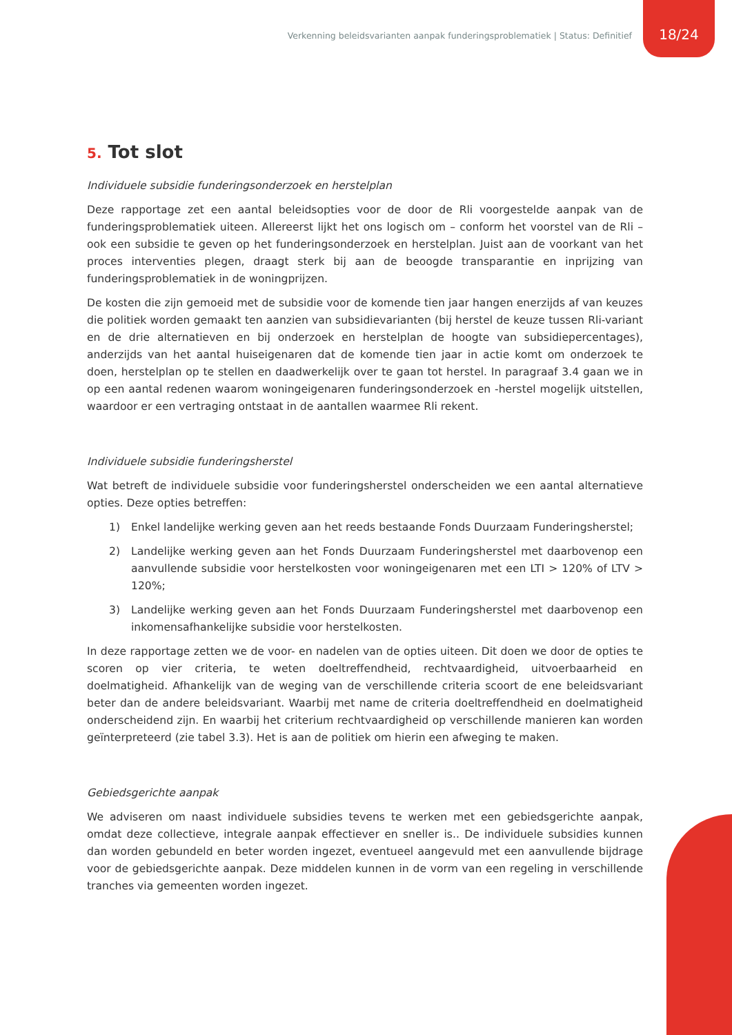Verkenning beleidsvarianten aanpak funderingsproblematiek | Status: Definitief
18/24
5. Tot slot
Individuele subsidie funderingsonderzoek en herstelplan
Deze rapportage zet een aantal beleidsopties voor de door de Rli voorgestelde aanpak van de funderingsproblematiek uiteen. Allereerst lijkt het ons logisch om – conform het voorstel van de Rli – ook een subsidie te geven op het funderingsonderzoek en herstelplan. Juist aan de voorkant van het proces interventies plegen, draagt sterk bij aan de beoogde transparantie en inprijzing van funderingsproblematiek in de woningprijzen.
De kosten die zijn gemoeid met de subsidie voor de komende tien jaar hangen enerzijds af van keuzes die politiek worden gemaakt ten aanzien van subsidievarianten (bij herstel de keuze tussen Rli-variant en de drie alternatieven en bij onderzoek en herstelplan de hoogte van subsidiepercentages), anderzijds van het aantal huiseigenaren dat de komende tien jaar in actie komt om onderzoek te doen, herstelplan op te stellen en daadwerkelijk over te gaan tot herstel. In paragraaf 3.4 gaan we in op een aantal redenen waarom woningeigenaren funderingsonderzoek en -herstel mogelijk uitstellen, waardoor er een vertraging ontstaat in de aantallen waarmee Rli rekent.
Individuele subsidie funderingsherstel
Wat betreft de individuele subsidie voor funderingsherstel onderscheiden we een aantal alternatieve opties. Deze opties betreffen:
1) Enkel landelijke werking geven aan het reeds bestaande Fonds Duurzaam Funderingsherstel;
2) Landelijke werking geven aan het Fonds Duurzaam Funderingsherstel met daarbovenop een aanvullende subsidie voor herstelkosten voor woningeigenaren met een LTI > 120% of LTV > 120%;
3) Landelijke werking geven aan het Fonds Duurzaam Funderingsherstel met daarbovenop een inkomensafhankelijke subsidie voor herstelkosten.
In deze rapportage zetten we de voor- en nadelen van de opties uiteen. Dit doen we door de opties te scoren op vier criteria, te weten doeltreffendheid, rechtvaardigheid, uitvoerbaarheid en doelmatigheid. Afhankelijk van de weging van de verschillende criteria scoort de ene beleidsvariant beter dan de andere beleidsvariant. Waarbij met name de criteria doeltreffendheid en doelmatigheid onderscheidend zijn. En waarbij het criterium rechtvaardigheid op verschillende manieren kan worden geïnterpreteerd (zie tabel 3.3). Het is aan de politiek om hierin een afweging te maken.
Gebiedsgerichte aanpak
We adviseren om naast individuele subsidies tevens te werken met een gebiedsgerichte aanpak, omdat deze collectieve, integrale aanpak effectiever en sneller is.. De individuele subsidies kunnen dan worden gebundeld en beter worden ingezet, eventueel aangevuld met een aanvullende bijdrage voor de gebiedsgerichte aanpak. Deze middelen kunnen in de vorm van een regeling in verschillende tranches via gemeenten worden ingezet.